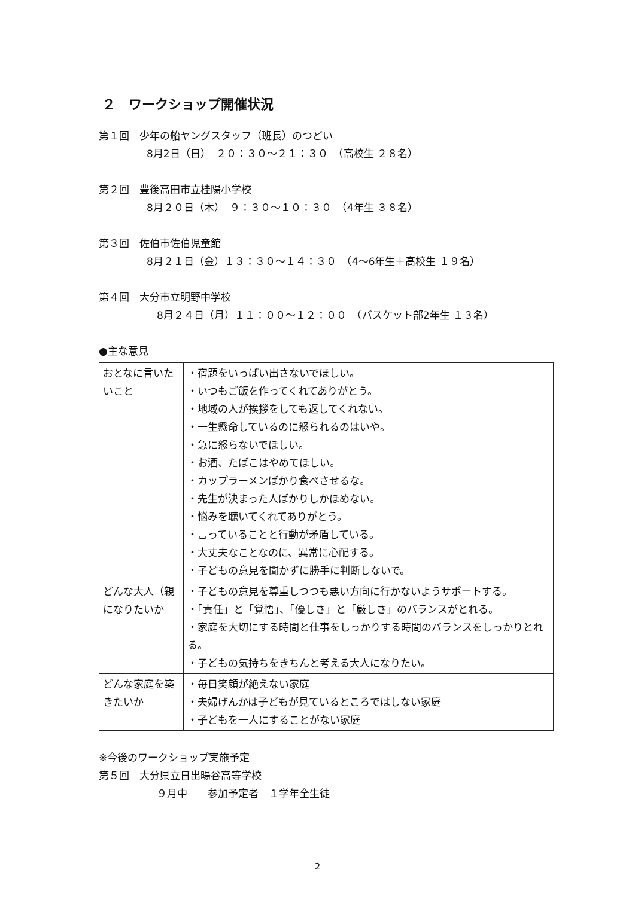２　ワークショップ開催状況
第１回　少年の船ヤングスタッフ（班長）のつどい
8月2日（日）　２０：３０～２１：３０　（高校生 ２８名）
第２回　豊後高田市立桂陽小学校
8月２０日（木）　９：３０～１０：３０　（4年生 ３８名）
第３回　佐伯市佐伯児童館
8月２１日（金）１３：３０～１４：３０　（4～6年生＋高校生 １９名）
第４回　大分市立明野中学校
　8月２４日（月）１１：００～１２：００　（バスケット部2年生 １３名）
●主な意見
| おとなに言いたいこと | ・宿題をいっぱい出さないでほしい。 ・いつもご飯を作ってくれてありがとう。 ・地域の人が挨拶をしても返してくれない。 ・一生懸命しているのに怒られるのはいや。 ・急に怒らないでほしい。 ・お酒、たばこはやめてほしい。 ・カップラーメンばかり食べさせるな。 ・先生が決まった人ばかりしかほめない。 ・悩みを聴いてくれてありがとう。 ・言っていることと行動が矛盾している。 ・大丈夫なことなのに、異常に心配する。 ・子どもの意見を聞かずに勝手に判断しないで。 |
| どんな大人（親になりたいか | ・子どもの意見を尊重しつつも悪い方向に行かないようサポートする。 ・「責任」と「覚悟」、「優しさ」と「厳しさ」のバランスがとれる。 ・家庭を大切にする時間と仕事をしっかりする時間のバランスをしっかりとれる。 ・子どもの気持ちをきちんと考える大人になりたい。 |
| どんな家庭を築きたいか | ・毎日笑顔が絶えない家庭 ・夫婦げんかは子どもが見ているところではしない家庭 ・子どもを一人にすることがない家庭 |
※今後のワークショップ実施予定
第５回　大分県立日出暘谷高等学校
　９月中　　参加予定者　１学年全生徒
2